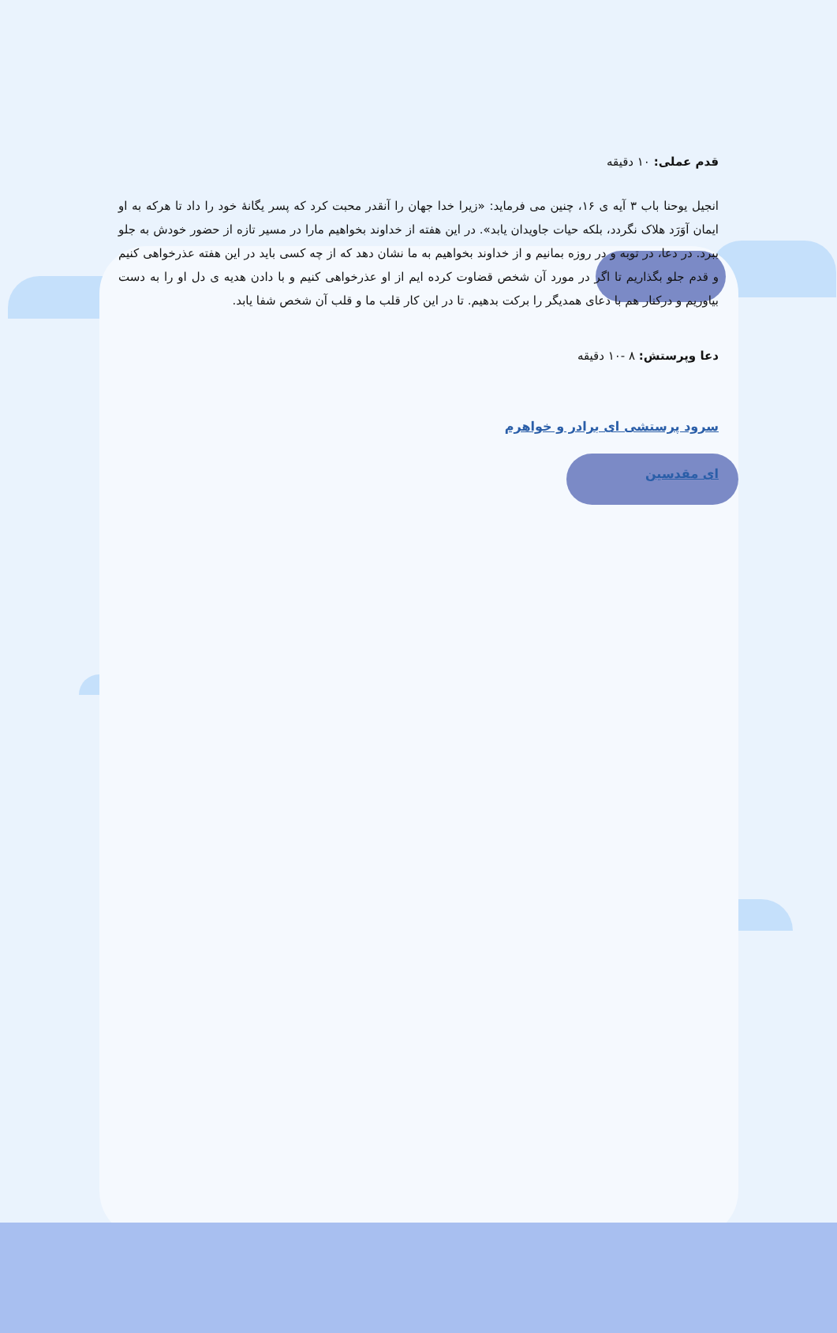قدم عملی: ۱۰ دقیقه
انجیل یوحنا باب ۳ آیه ی ۱۶، چنین می فرماید: «زیرا خدا جهان را آنقدر محبت کرد که پسر یگانهٔ خود را داد تا هرکه به او ایمان آوَرَد هلاک نگردد، بلکه حیات جاویدان یابد». در این هفته از خداوند بخواهیم مارا در مسیر تازه از حضور خودش به جلو ببرد. در دعا، در توبه و در روزه بمانیم و از خداوند بخواهیم به ما نشان دهد که از چه کسی باید در این هفته عذرخواهی کنیم و قدم جلو بگذاریم تا اگر در مورد آن شخص قضاوت کرده ایم از او عذرخواهی کنیم و با دادن هدیه ی دل او را به دست بیاوریم و درکنار هم با دعای همدیگر را برکت بدهیم. تا در این کار قلب ما و قلب آن شخص شفا یابد.
دعا وپرستش: ۸ -۱۰ دقیقه
سرود پرستشی ای برادر و خواهرم
ای مقدسین